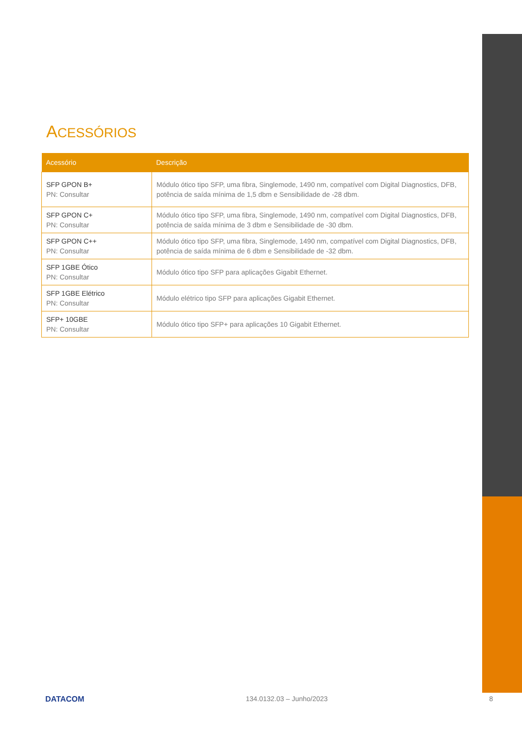ACESSÓRIOS
| Acessório | Descrição |
| --- | --- |
| SFP GPON B+ PN: Consultar | Módulo ótico tipo SFP, uma fibra, Singlemode, 1490 nm, compatível com Digital Diagnostics, DFB, potência de saída mínima de 1,5 dbm e Sensibilidade de -28 dbm. |
| SFP GPON C+ PN: Consultar | Módulo ótico tipo SFP, uma fibra, Singlemode, 1490 nm, compatível com Digital Diagnostics, DFB, potência de saída mínima de 3 dbm e Sensibilidade de -30 dbm. |
| SFP GPON C++ PN: Consultar | Módulo ótico tipo SFP, uma fibra, Singlemode, 1490 nm, compatível com Digital Diagnostics, DFB, potência de saída mínima de 6 dbm e Sensibilidade de -32 dbm. |
| SFP 1GBE Ótico PN: Consultar | Módulo ótico tipo SFP para aplicações Gigabit Ethernet. |
| SFP 1GBE Elétrico PN: Consultar | Módulo elétrico tipo SFP para aplicações Gigabit Ethernet. |
| SFP+ 10GBE PN: Consultar | Módulo ótico tipo SFP+ para aplicações 10 Gigabit Ethernet. |
DATACOM 134.0132.03 – Junho/2023 8